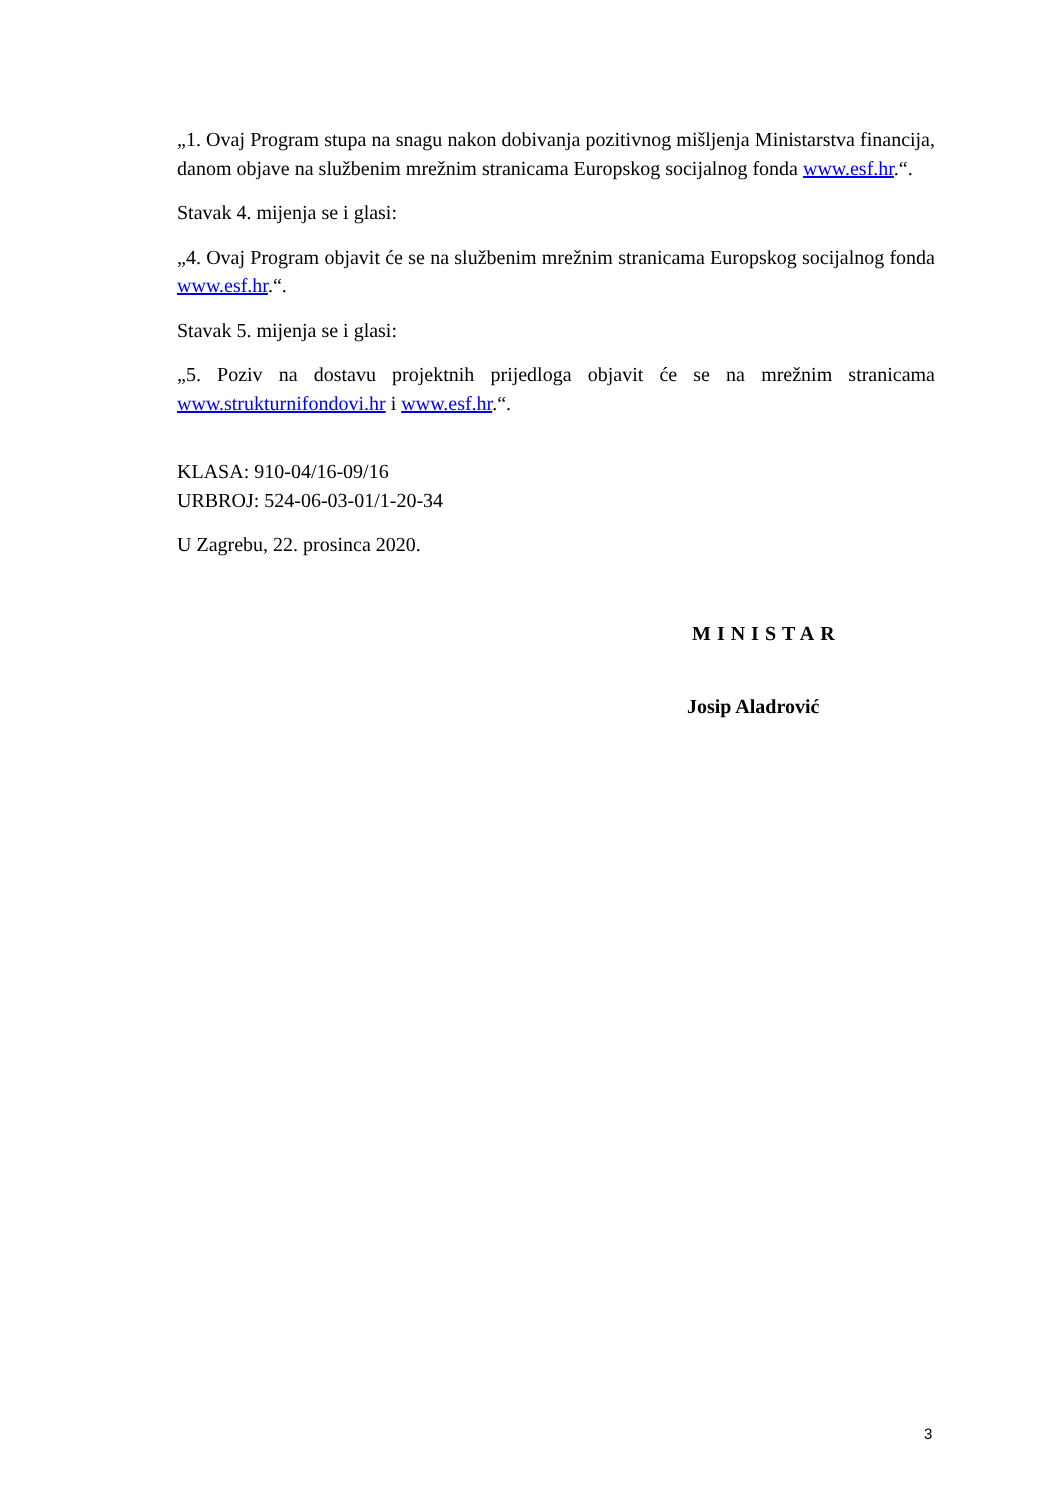„1. Ovaj Program stupa na snagu nakon dobivanja pozitivnog mišljenja Ministarstva financija, danom objave na službenim mrežnim stranicama Europskog socijalnog fonda www.esf.hr.“.
Stavak 4. mijenja se i glasi:
„4. Ovaj Program objavit će se na službenim mrežnim stranicama Europskog socijalnog fonda www.esf.hr.“.
Stavak 5. mijenja se i glasi:
„5. Poziv na dostavu projektnih prijedloga objavit će se na mrežnim stranicama www.strukturnifondovi.hr i www.esf.hr.“.
KLASA: 910-04/16-09/16
URBROJ: 524-06-03-01/1-20-34
U Zagrebu, 22. prosinca 2020.
MINISTAR
Josip Aladrović
3